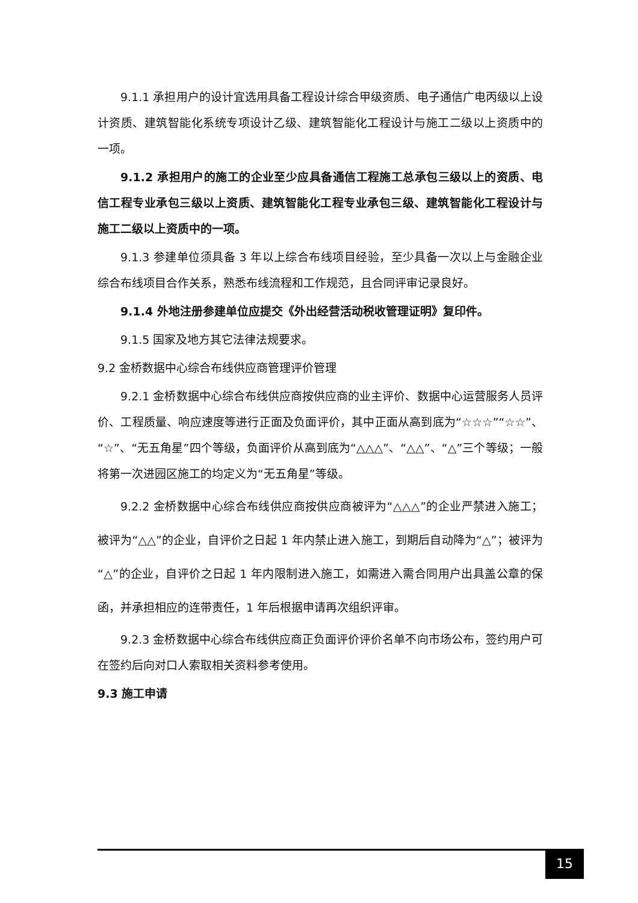9.1.1 承担用户的设计宜选用具备工程设计综合甲级资质、电子通信广电丙级以上设计资质、建筑智能化系统专项设计乙级、建筑智能化工程设计与施工二级以上资质中的一项。
9.1.2 承担用户的施工的企业至少应具备通信工程施工总承包三级以上的资质、电信工程专业承包三级以上资质、建筑智能化工程专业承包三级、建筑智能化工程设计与施工二级以上资质中的一项。
9.1.3 参建单位须具备 3 年以上综合布线项目经验，至少具备一次以上与金融企业综合布线项目合作关系，熟悉布线流程和工作规范，且合同评审记录良好。
9.1.4 外地注册参建单位应提交《外出经营活动税收管理证明》复印件。
9.1.5 国家及地方其它法律法规要求。
9.2 金桥数据中心综合布线供应商管理评价管理
9.2.1 金桥数据中心综合布线供应商按供应商的业主评价、数据中心运营服务人员评价、工程质量、响应速度等进行正面及负面评价，其中正面从高到底为“☆☆☆”“☆☆”、“☆”、“无五角星”四个等级，负面评价从高到底为“△△△”、“△△”、“△”三个等级；一般将第一次进园区施工的均定义为“无五角星”等级。
9.2.2 金桥数据中心综合布线供应商按供应商被评为“△△△”的企业严禁进入施工；被评为“△△”的企业，自评价之日起 1 年内禁止进入施工，到期后自动降为“△”；被评为“△”的企业，自评价之日起 1 年内限制进入施工，如需进入需合同用户出具盖公章的保函，并承担相应的连带责任，1 年后根据申请再次组织评审。
9.2.3 金桥数据中心综合布线供应商正负面评价评价名单不向市场公布，签约用户可在签约后向对口人索取相关资料参考使用。
9.3 施工申请
15